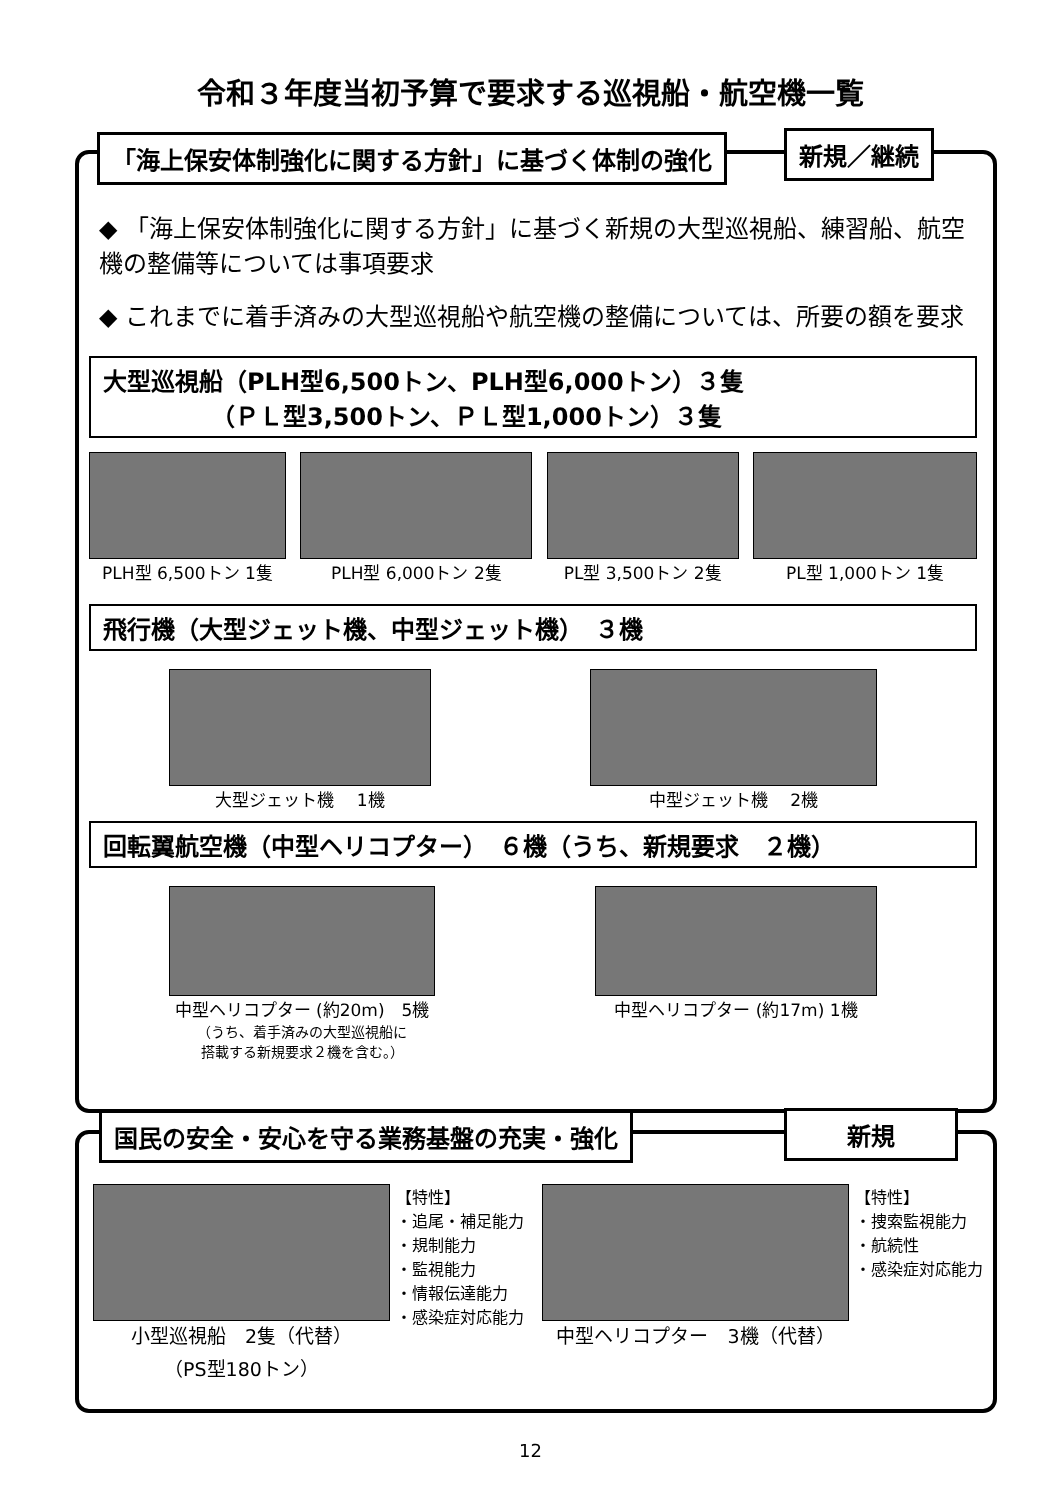令和３年度当初予算で要求する巡視船・航空機一覧
「海上保安体制強化に関する方針」に基づく体制の強化 新規／継続
◆ 「海上保安体制強化に関する方針」に基づく新規の大型巡視船、練習船、航空機の整備等については事項要求
◆ これまでに着手済みの大型巡視船や航空機の整備については、所要の額を要求
大型巡視船（PLH型6,500トン、PLH型6,000トン）３隻
　　　　　（ＰＬ型3,500トン、ＰＬ型1,000トン）３隻
PLH型 6,500トン 1隻 PLH型 6,000トン 2隻 PL型 3,500トン 2隻 PL型 1,000トン 1隻
飛行機（大型ジェット機、中型ジェット機）　３機
大型ジェット機　 1機 中型ジェット機　 2機
回転翼航空機（中型ヘリコプター）　６機（うち、新規要求　２機）
中型ヘリコプター (約20m)　5機
（うち、着手済みの大型巡視船に
搭載する新規要求２機を含む。）
中型ヘリコプター (約17m) 1機
国民の安全・安心を守る業務基盤の充実・強化 新規
小型巡視船　2隻（代替）
（PS型180トン）
【特性】
・追尾・補足能力
・規制能力
・監視能力
・情報伝達能力
・感染症対応能力
中型ヘリコプター　3機（代替）
【特性】
・捜索監視能力
・航続性
・感染症対応能力
12